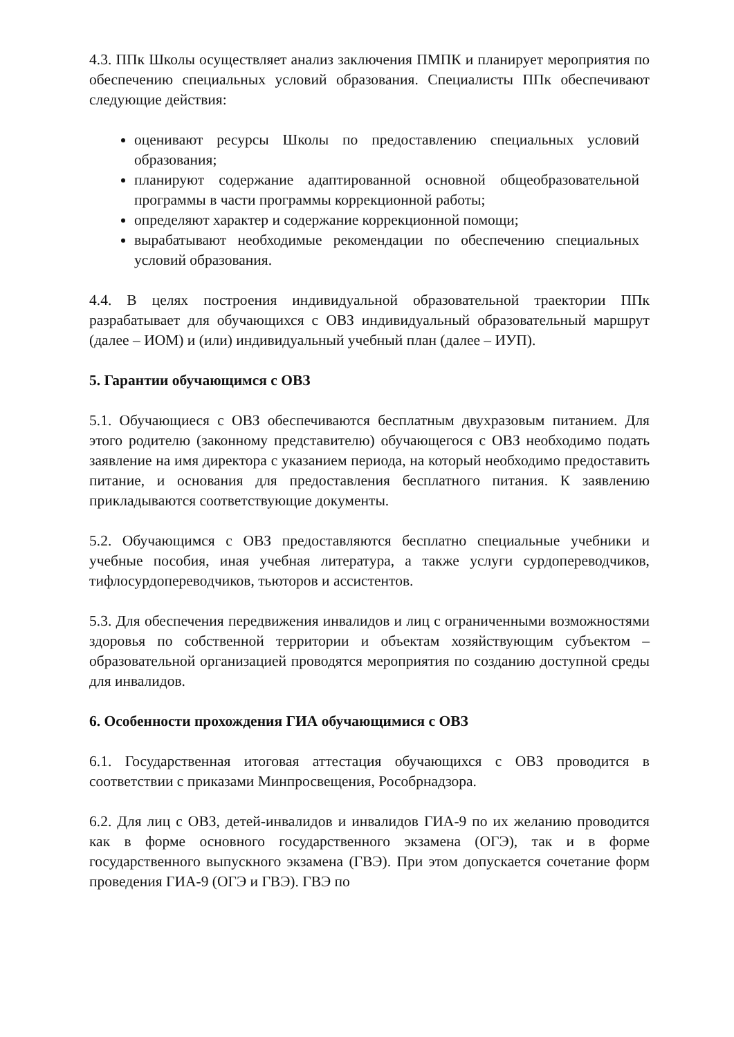4.3. ППк Школы осуществляет анализ заключения ПМПК и планирует мероприятия по обеспечению специальных условий образования. Специалисты ППк обеспечивают следующие действия:
оценивают ресурсы Школы по предоставлению специальных условий образования;
планируют содержание адаптированной основной общеобразовательной программы в части программы коррекционной работы;
определяют характер и содержание коррекционной помощи;
вырабатывают необходимые рекомендации по обеспечению специальных условий образования.
4.4. В целях построения индивидуальной образовательной траектории ППк разрабатывает для обучающихся с ОВЗ индивидуальный образовательный маршрут (далее – ИОМ) и (или) индивидуальный учебный план (далее – ИУП).
5. Гарантии обучающимся с ОВЗ
5.1. Обучающиеся с ОВЗ обеспечиваются бесплатным двухразовым питанием. Для этого родителю (законному представителю) обучающегося с ОВЗ необходимо подать заявление на имя директора с указанием периода, на который необходимо предоставить питание, и основания для предоставления бесплатного питания. К заявлению прикладываются соответствующие документы.
5.2. Обучающимся с ОВЗ предоставляются бесплатно специальные учебники и учебные пособия, иная учебная литература, а также услуги сурдопереводчиков, тифлосурдопереводчиков, тьюторов и ассистентов.
5.3. Для обеспечения передвижения инвалидов и лиц с ограниченными возможностями здоровья по собственной территории и объектам хозяйствующим субъектом – образовательной организацией проводятся мероприятия по созданию доступной среды для инвалидов.
6. Особенности прохождения ГИА обучающимися с ОВЗ
6.1. Государственная итоговая аттестация обучающихся с ОВЗ проводится в соответствии с приказами Минпросвещения, Рособрнадзора.
6.2. Для лиц с ОВЗ, детей-инвалидов и инвалидов ГИА-9 по их желанию проводится как в форме основного государственного экзамена (ОГЭ), так и в форме государственного выпускного экзамена (ГВЭ). При этом допускается сочетание форм проведения ГИА-9 (ОГЭ и ГВЭ). ГВЭ по